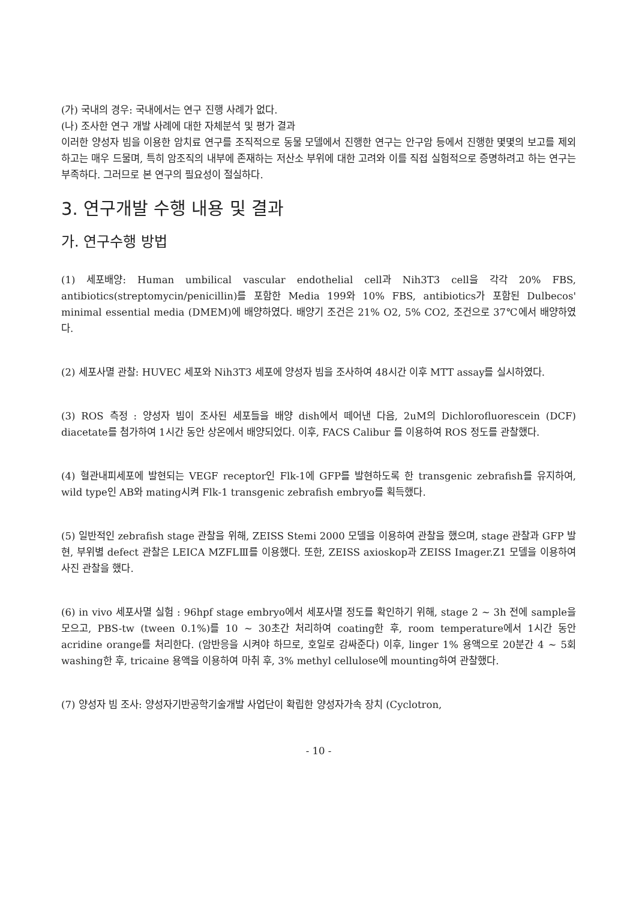(가) 국내의 경우: 국내에서는 연구 진행 사례가 없다.
(나) 조사한 연구 개발 사례에 대한 자체분석 및 평가 결과
이러한 양성자 빔을 이용한 암치료 연구를 조직적으로 동물 모델에서 진행한 연구는 안구암 등에서 진행한 몇몇의 보고를 제외하고는 매우 드물며, 특히 암조직의 내부에 존재하는 저산소 부위에 대한 고려와 이를 직접 실험적으로 증명하려고 하는 연구는 부족하다. 그러므로 본 연구의 필요성이 절실하다.
3. 연구개발 수행 내용 및 결과
가. 연구수행 방법
(1) 세포배양: Human umbilical vascular endothelial cell과 Nih3T3 cell을 각각 20% FBS, antibiotics(streptomycin/penicillin)를 포함한 Media 199와 10% FBS, antibiotics가 포함된 Dulbecos' minimal essential media (DMEM)에 배양하였다. 배양기 조건은 21% O2, 5% CO2, 조건으로 37℃에서 배양하였다.
(2) 세포사멸 관찰: HUVEC 세포와 Nih3T3 세포에 양성자 빔을 조사하여 48시간 이후 MTT assay를 실시하였다.
(3) ROS 측정 : 양성자 빔이 조사된 세포들을 배양 dish에서 떼어낸 다음, 2uM의 Dichlorofluorescein (DCF) diacetate를 첨가하여 1시간 동안 상온에서 배양되었다. 이후, FACS Calibur 를 이용하여 ROS 정도를 관찰했다.
(4) 혈관내피세포에 발현되는 VEGF receptor인 Flk-1에 GFP를 발현하도록 한 transgenic zebrafish를 유지하여, wild type인 AB와 mating시켜 Flk-1 transgenic zebrafish embryo를 획득했다.
(5) 일반적인 zebrafish stage 관찰을 위해, ZEISS Stemi 2000 모델을 이용하여 관찰을 했으며, stage 관찰과 GFP 발현, 부위별 defect 관찰은 LEICA MZFLⅢ를 이용했다. 또한, ZEISS axioskop과 ZEISS Imager.Z1 모델을 이용하여 사진 관찰을 했다.
(6) in vivo 세포사멸 실험 : 96hpf stage embryo에서 세포사멸 정도를 확인하기 위해, stage 2 ~ 3h 전에 sample을 모으고, PBS-tw (tween 0.1%)를 10 ~ 30초간 처리하여 coating한 후, room temperature에서 1시간 동안 acridine orange를 처리한다. (암반응을 시켜야 하므로, 호일로 감싸준다) 이후, linger 1% 용액으로 20분간 4 ~ 5회 washing한 후, tricaine 용액을 이용하여 마취 후, 3% methyl cellulose에 mounting하여 관찰했다.
(7) 양성자 빔 조사: 양성자기반공학기술개발 사업단이 확립한 양성자가속 장치 (Cyclotron,
- 10 -